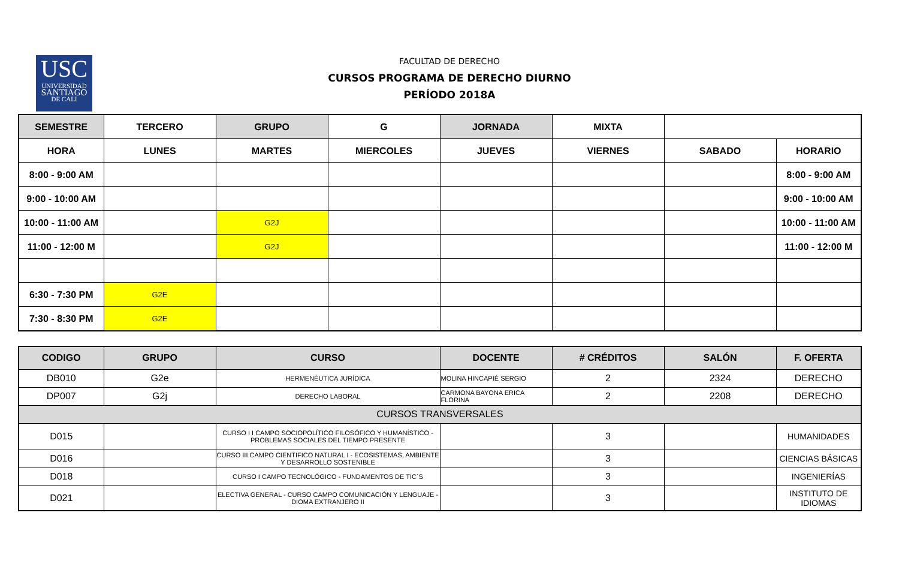USC
UNIVERSIDAD
SANTIAGO
DE CALI
FACULTAD DE DERECHO
CURSOS PROGRAMA DE DERECHO DIURNO
PERÍODO 2018A
| SEMESTRE | TERCERO | GRUPO | G | JORNADA | MIXTA | | |
| HORA | LUNES | MARTES | MIERCOLES | JUEVES | VIERNES | SABADO | HORARIO |
| 8:00 - 9:00 AM | | | | | | | 8:00 - 9:00 AM |
| 9:00 - 10:00 AM | | | | | | | 9:00 - 10:00 AM |
| 10:00 - 11:00 AM | | G2J | | | | | 10:00 - 11:00 AM |
| 11:00 - 12:00 M | | G2J | | | | | 11:00 - 12:00 M |
| 6:30 - 7:30 PM | G2E | | | | | | |
| 7:30 - 8:30 PM | G2E | | | | | | |
| CODIGO | GRUPO | CURSO | DOCENTE | # CRÉDITOS | SALÓN | F. OFERTA |
| DB010 | G2e | HERMENÉUTICA JURÍDICA | MOLINA HINCAPIÉ SERGIO | 2 | 2324 | DERECHO |
| DP007 | G2j | DERECHO LABORAL | CARMONA BAYONA ERICA FLORINA | 2 | 2208 | DERECHO |
| CURSOS TRANSVERSALES | | | | | | |
| D015 | | CURSO I I CAMPO SOCIOPOLÍTICO FILOSÓFICO Y HUMANÍSTICO - PROBLEMAS SOCIALES DEL TIEMPO PRESENTE | | 3 | | HUMANIDADES |
| D016 | | CURSO III CAMPO CIENTIFICO NATURAL I - ECOSISTEMAS, AMBIENTE Y DESARROLLO SOSTENIBLE | | 3 | | CIENCIAS BÁSICAS |
| D018 | | CURSO I CAMPO TECNOLÓGICO - FUNDAMENTOS DE TIC`S | | 3 | | INGENIERÍAS |
| D021 | | ELECTIVA GENERAL - CURSO CAMPO COMUNICACIÓN Y LENGUAJE - DIOMA EXTRANJERO II | | 3 | | INSTITUTO DE IDIOMAS |